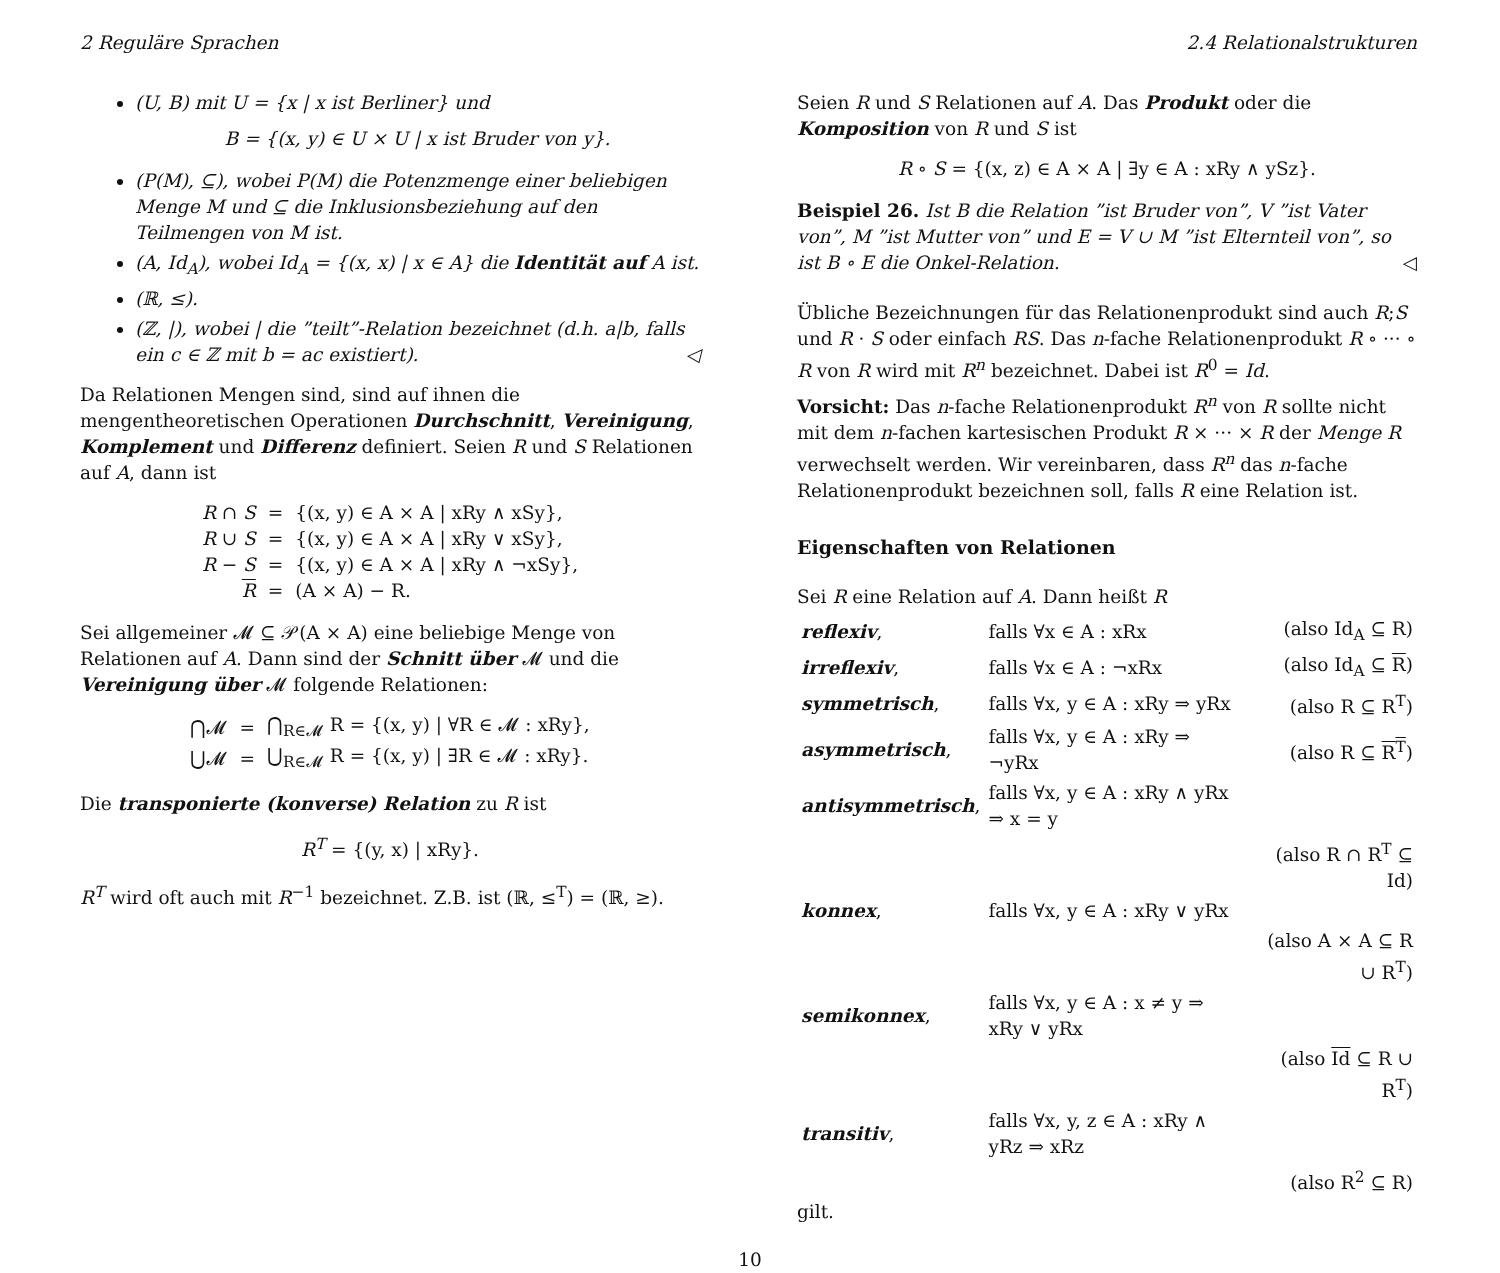2 Reguläre Sprachen 2.4 Relationalstrukturen
(U, B) mit U = {x | x ist Berliner} und
B = {(x, y) ∈ U × U | x ist Bruder von y}.
(P(M), ⊆), wobei P(M) die Potenzmenge einer beliebigen Menge M und ⊆ die Inklusionsbeziehung auf den Teilmengen von M ist.
(A, Id<sub>A</sub>), wobei Id<sub>A</sub> = {(x, x) | x ∈ A} die Identität auf A ist.
(ℝ, ≤).
(ℤ, |), wobei | die ”teilt”-Relation bezeichnet (d.h. a|b, falls ein c ∈ ℤ mit b = ac existiert). ◁
Da Relationen Mengen sind, sind auf ihnen die mengentheoretischen Operationen Durchschnitt, Vereinigung, Komplement und Differenz definiert. Seien R und S Relationen auf A, dann ist
| R ∩ S | = | {(x, y) ∈ A × A / xRy ∧ xSy}, |
| R ∪ S | = | {(x, y) ∈ A × A / xRy ∨ xSy}, |
| R − S | = | {(x, y) ∈ A × A / xRy ∧ ¬xSy}, |
| R | = | (A × A) − R. |
Sei allgemeiner 𝓜 ⊆ 𝒫(A × A) eine beliebige Menge von Relationen auf A. Dann sind der Schnitt über 𝓜 und die Vereinigung über 𝓜 folgende Relationen:
| ⋂𝓜 | = | ⋂<sub>R∈𝓜</sub> R = {(x, y) / ∀R ∈ 𝓜 : xRy}, |
| ⋃𝓜 | = | ⋃<sub>R∈𝓜</sub> R = {(x, y) / ∃R ∈ 𝓜 : xRy}. |
Die transponierte (konverse) Relation zu R ist
R<sup>T</sup> = {(y, x) | xRy}.
R<sup>T</sup> wird oft auch mit R<sup>−1</sup> bezeichnet. Z.B. ist (ℝ, ≤<sup>T</sup>) = (ℝ, ≥).
Seien R und S Relationen auf A. Das Produkt oder die Komposition von R und S ist
R ∘ S = {(x, z) ∈ A × A | ∃y ∈ A : xRy ∧ ySz}.
Beispiel 26. Ist B die Relation ”ist Bruder von”, V ”ist Vater von”, M ”ist Mutter von” und E = V ∪ M ”ist Elternteil von”, so ist B ∘ E die Onkel-Relation. ◁
Übliche Bezeichnungen für das Relationenprodukt sind auch R;S und R · S oder einfach RS. Das n-fache Relationenprodukt R ∘ ··· ∘ R von R wird mit R<sup>n</sup> bezeichnet. Dabei ist R<sup>0</sup> = Id.
Vorsicht: Das n-fache Relationenprodukt R<sup>n</sup> von R sollte nicht mit dem n-fachen kartesischen Produkt R × ··· × R der Menge R verwechselt werden. Wir vereinbaren, dass R<sup>n</sup> das n-fache Relationenprodukt bezeichnen soll, falls R eine Relation ist.
Eigenschaften von Relationen
Sei R eine Relation auf A. Dann heißt R
| reflexiv , | falls ∀x ∈ A : xRx | (also Id<sub>A</sub> ⊆ R) |
| irreflexiv , | falls ∀x ∈ A : ¬xRx | (also Id<sub>A</sub> ⊆ R ) |
| symmetrisch , | falls ∀x, y ∈ A : xRy ⇒ yRx | (also R ⊆ R<sup>T</sup>) |
| asymmetrisch , | falls ∀x, y ∈ A : xRy ⇒ ¬yRx | (also R ⊆ R<sup>T</sup> ) |
| antisymmetrisch , | falls ∀x, y ∈ A : xRy ∧ yRx ⇒ x = y | |
| | | (also R ∩ R<sup>T</sup> ⊆ Id) |
| konnex , | falls ∀x, y ∈ A : xRy ∨ yRx | |
| | | (also A × A ⊆ R ∪ R<sup>T</sup>) |
| semikonnex , | falls ∀x, y ∈ A : x ≠ y ⇒ xRy ∨ yRx | |
| | | (also Id ⊆ R ∪ R<sup>T</sup>) |
| transitiv , | falls ∀x, y, z ∈ A : xRy ∧ yRz ⇒ xRz | |
| | | (also R<sup>2</sup> ⊆ R) |
gilt.
10